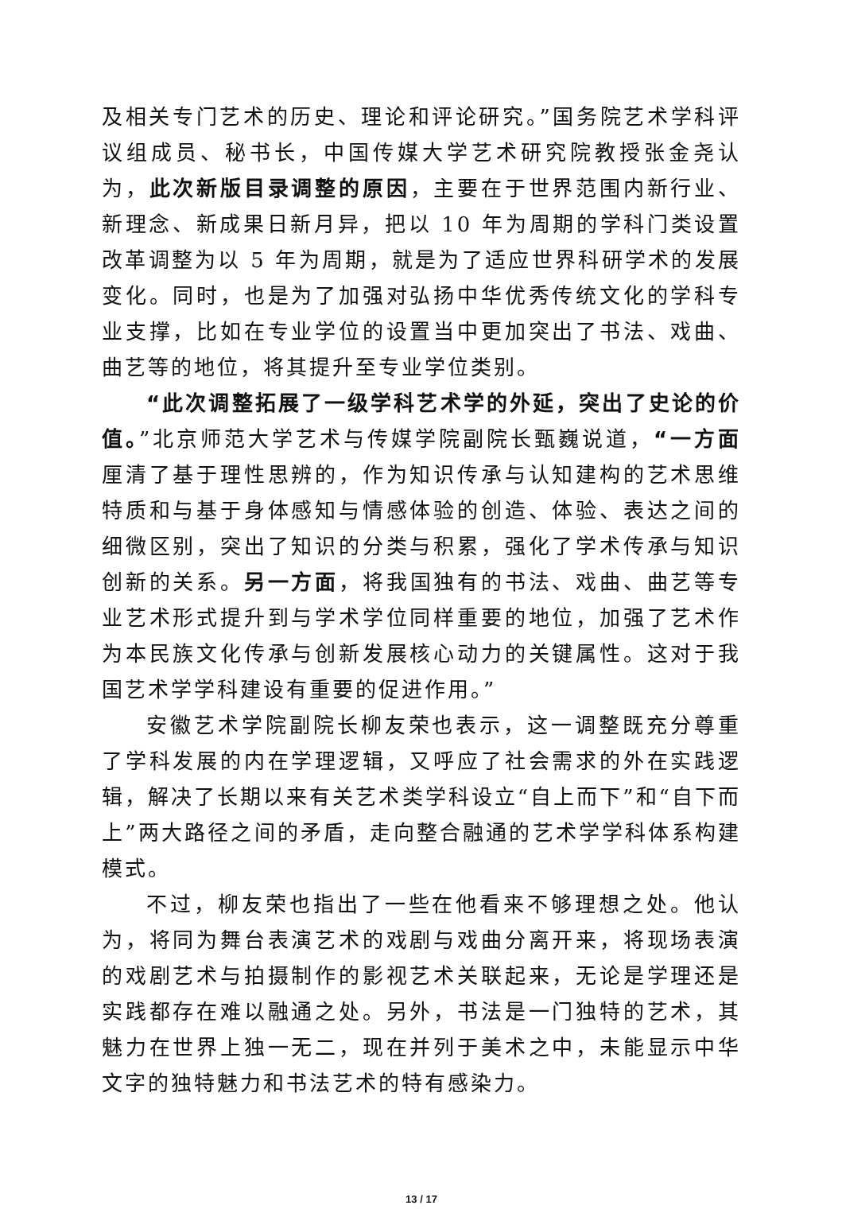及相关专门艺术的历史、理论和评论研究。”国务院艺术学科评议组成员、秘书长，中国传媒大学艺术研究院教授张金尧认为，此次新版目录调整的原因，主要在于世界范围内新行业、新理念、新成果日新月异，把以 10 年为周期的学科门类设置改革调整为以 5 年为周期，就是为了适应世界科研学术的发展变化。同时，也是为了加强对弘扬中华优秀传统文化的学科专业支撑，比如在专业学位的设置当中更加突出了书法、戏曲、曲艺等的地位，将其提升至专业学位类别。
“此次调整拓展了一级学科艺术学的外延，突出了史论的价值。”北京师范大学艺术与传媒学院副院长甄巍说道，“一方面厘清了基于理性思辨的，作为知识传承与认知建构的艺术思维特质和与基于身体感知与情感体验的创造、体验、表达之间的细微区别，突出了知识的分类与积累，强化了学术传承与知识创新的关系。另一方面，将我国独有的书法、戏曲、曲艺等专业艺术形式提升到与学术学位同样重要的地位，加强了艺术作为本民族文化传承与创新发展核心动力的关键属性。这对于我国艺术学学科建设有重要的促进作用。”
安徽艺术学院副院长柳友荣也表示，这一调整既充分尊重了学科发展的内在学理逻辑，又呼应了社会需求的外在实践逻辑，解决了长期以来有关艺术类学科设立“自上而下”和“自下而上”两大路径之间的矛盾，走向整合融通的艺术学学科体系构建模式。
不过，柳友荣也指出了一些在他看来不够理想之处。他认为，将同为舞台表演艺术的戏剧与戏曲分离开来，将现场表演的戏剧艺术与拍摄制作的影视艺术关联起来，无论是学理还是实践都存在难以融通之处。另外，书法是一门独特的艺术，其魅力在世界上独一无二，现在并列于美术之中，未能显示中华文字的独特魅力和书法艺术的特有感染力。
13 / 17